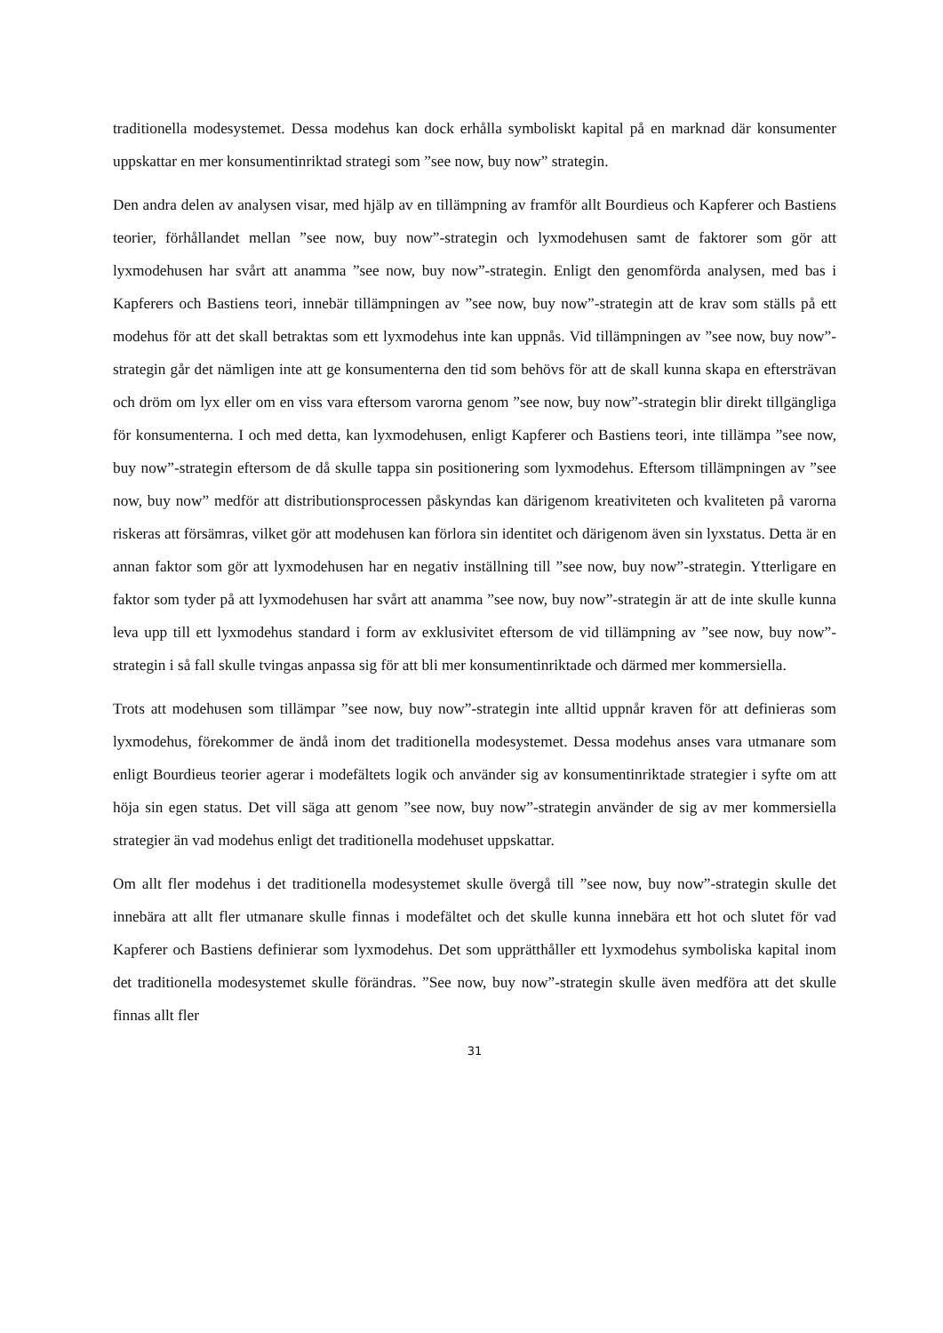traditionella modesystemet. Dessa modehus kan dock erhålla symboliskt kapital på en marknad där konsumenter uppskattar en mer konsumentinriktad strategi som ”see now, buy now” strategin.
Den andra delen av analysen visar, med hjälp av en tillämpning av framför allt Bourdieus och Kapferer och Bastiens teorier, förhållandet mellan ”see now, buy now”-strategin och lyxmodehusen samt de faktorer som gör att lyxmodehusen har svårt att anamma ”see now, buy now”-strategin. Enligt den genomförda analysen, med bas i Kapferers och Bastiens teori, innebär tillämpningen av ”see now, buy now”-strategin att de krav som ställs på ett modehus för att det skall betraktas som ett lyxmodehus inte kan uppnås. Vid tillämpningen av ”see now, buy now”-strategin går det nämligen inte att ge konsumenterna den tid som behövs för att de skall kunna skapa en eftersträvan och dröm om lyx eller om en viss vara eftersom varorna genom ”see now, buy now”-strategin blir direkt tillgängliga för konsumenterna. I och med detta, kan lyxmodehusen, enligt Kapferer och Bastiens teori, inte tillämpa ”see now, buy now”-strategin eftersom de då skulle tappa sin positionering som lyxmodehus. Eftersom tillämpningen av ”see now, buy now” medför att distributionsprocessen påskyndas kan därigenom kreativiteten och kvaliteten på varorna riskeras att försämras, vilket gör att modehusen kan förlora sin identitet och därigenom även sin lyxstatus. Detta är en annan faktor som gör att lyxmodehusen har en negativ inställning till ”see now, buy now”-strategin. Ytterligare en faktor som tyder på att lyxmodehusen har svårt att anamma ”see now, buy now”-strategin är att de inte skulle kunna leva upp till ett lyxmodehus standard i form av exklusivitet eftersom de vid tillämpning av ”see now, buy now”-strategin i så fall skulle tvingas anpassa sig för att bli mer konsumentinriktade och därmed mer kommersiella.
Trots att modehusen som tillämpar ”see now, buy now”-strategin inte alltid uppnår kraven för att definieras som lyxmodehus, förekommer de ändå inom det traditionella modesystemet. Dessa modehus anses vara utmanare som enligt Bourdieus teorier agerar i modefältets logik och använder sig av konsumentinriktade strategier i syfte om att höja sin egen status. Det vill säga att genom ”see now, buy now”-strategin använder de sig av mer kommersiella strategier än vad modehus enligt det traditionella modehuset uppskattar.
Om allt fler modehus i det traditionella modesystemet skulle övergå till ”see now, buy now”-strategin skulle det innebära att allt fler utmanare skulle finnas i modefältet och det skulle kunna innebära ett hot och slutet för vad Kapferer och Bastiens definierar som lyxmodehus. Det som upprätthåller ett lyxmodehus symboliska kapital inom det traditionella modesystemet skulle förändras. ”See now, buy now”-strategin skulle även medföra att det skulle finnas allt fler
31